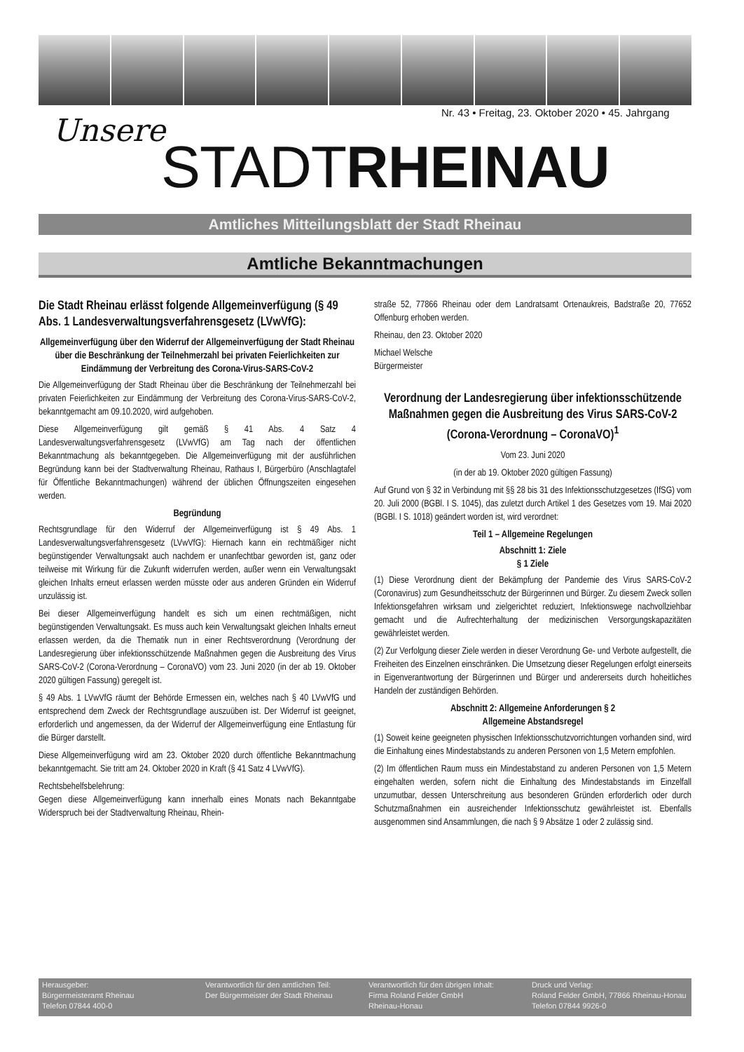Nr. 43 • Freitag, 23. Oktober 2020 • 45. Jahrgang
Unsere
STADTRHEINAU
Amtliches Mitteilungsblatt der Stadt Rheinau
Amtliche Bekanntmachungen
Die Stadt Rheinau erlässt folgende Allgemeinverfügung (§ 49 Abs. 1 Landesverwaltungsverfahrensgesetz (LVwVfG):
Allgemeinverfügung über den Widerruf der Allgemeinverfügung der Stadt Rheinau über die Beschränkung der Teilnehmerzahl bei privaten Feierlichkeiten zur Eindämmung der Verbreitung des Corona-Virus-SARS-CoV-2
Die Allgemeinverfügung der Stadt Rheinau über die Beschränkung der Teilnehmerzahl bei privaten Feierlichkeiten zur Eindämmung der Verbreitung des Corona-Virus-SARS-CoV-2, bekanntgemacht am 09.10.2020, wird aufgehoben.
Diese Allgemeinverfügung gilt gemäß § 41 Abs. 4 Satz 4 Landesverwaltungsverfahrensgesetz (LVwVfG) am Tag nach der öffentlichen Bekanntmachung als bekanntgegeben. Die Allgemeinverfügung mit der ausführlichen Begründung kann bei der Stadtverwaltung Rheinau, Rathaus I, Bürgerbüro (Anschlagtafel für Öffentliche Bekanntmachungen) während der üblichen Öffnungszeiten eingesehen werden.
Begründung
Rechtsgrundlage für den Widerruf der Allgemeinverfügung ist § 49 Abs. 1 Landesverwaltungsverfahrensgesetz (LVwVfG): Hiernach kann ein rechtmäßiger nicht begünstigender Verwaltungsakt auch nachdem er unanfechtbar geworden ist, ganz oder teilweise mit Wirkung für die Zukunft widerrufen werden, außer wenn ein Verwaltungsakt gleichen Inhalts erneut erlassen werden müsste oder aus anderen Gründen ein Widerruf unzulässig ist.
Bei dieser Allgemeinverfügung handelt es sich um einen rechtmäßigen, nicht begünstigenden Verwaltungsakt. Es muss auch kein Verwaltungsakt gleichen Inhalts erneut erlassen werden, da die Thematik nun in einer Rechtsverordnung (Verordnung der Landesregierung über infektionsschützende Maßnahmen gegen die Ausbreitung des Virus SARS-CoV-2 (Corona-Verordnung – CoronaVO) vom 23. Juni 2020 (in der ab 19. Oktober 2020 gültigen Fassung) geregelt ist.
§ 49 Abs. 1 LVwVfG räumt der Behörde Ermessen ein, welches nach § 40 LVwVfG und entsprechend dem Zweck der Rechtsgrundlage auszuüben ist. Der Widerruf ist geeignet, erforderlich und angemessen, da der Widerruf der Allgemeinverfügung eine Entlastung für die Bürger darstellt.
Diese Allgemeinverfügung wird am 23. Oktober 2020 durch öffentliche Bekanntmachung bekanntgemacht. Sie tritt am 24. Oktober 2020 in Kraft (§ 41 Satz 4 LVwVfG).
Rechtsbehelfsbelehrung:
Gegen diese Allgemeinverfügung kann innerhalb eines Monats nach Bekanntgabe Widerspruch bei der Stadtverwaltung Rheinau, Rhein-
straße 52, 77866 Rheinau oder dem Landratsamt Ortenaukreis, Badstraße 20, 77652 Offenburg erhoben werden.
Rheinau, den 23. Oktober 2020
Michael Welsche
Bürgermeister
Verordnung der Landesregierung über infektionsschützende Maßnahmen gegen die Ausbreitung des Virus SARS-CoV-2 (Corona-Verordnung – CoronaVO)<sup>1</sup>
Vom 23. Juni 2020
(in der ab 19. Oktober 2020 gültigen Fassung)
Auf Grund von § 32 in Verbindung mit §§ 28 bis 31 des Infektionsschutzgesetzes (IfSG) vom 20. Juli 2000 (BGBl. I S. 1045), das zuletzt durch Artikel 1 des Gesetzes vom 19. Mai 2020 (BGBl. I S. 1018) geändert worden ist, wird verordnet:
Teil 1 – Allgemeine Regelungen
Abschnitt 1: Ziele
§ 1 Ziele
(1) Diese Verordnung dient der Bekämpfung der Pandemie des Virus SARS-CoV-2 (Coronavirus) zum Gesundheitsschutz der Bürgerinnen und Bürger. Zu diesem Zweck sollen Infektionsgefahren wirksam und zielgerichtet reduziert, Infektionswege nachvollziehbar gemacht und die Aufrechterhaltung der medizinischen Versorgungskapazitäten gewährleistet werden.
(2) Zur Verfolgung dieser Ziele werden in dieser Verordnung Ge- und Verbote aufgestellt, die Freiheiten des Einzelnen einschränken. Die Umsetzung dieser Regelungen erfolgt einerseits in Eigenverantwortung der Bürgerinnen und Bürger und andererseits durch hoheitliches Handeln der zuständigen Behörden.
Abschnitt 2: Allgemeine Anforderungen § 2
Allgemeine Abstandsregel
(1) Soweit keine geeigneten physischen Infektionsschutzvorrichtungen vorhanden sind, wird die Einhaltung eines Mindestabstands zu anderen Personen von 1,5 Metern empfohlen.
(2) Im öffentlichen Raum muss ein Mindestabstand zu anderen Personen von 1,5 Metern eingehalten werden, sofern nicht die Einhaltung des Mindestabstands im Einzelfall unzumutbar, dessen Unterschreitung aus besonderen Gründen erforderlich oder durch Schutzmaßnahmen ein ausreichender Infektionsschutz gewährleistet ist. Ebenfalls ausgenommen sind Ansammlungen, die nach § 9 Absätze 1 oder 2 zulässig sind.
Herausgeber:
Bürgermeisteramt Rheinau
Telefon 07844 400-0
Verantwortlich für den amtlichen Teil:
Der Bürgermeister der Stadt Rheinau
Verantwortlich für den übrigen Inhalt:
Firma Roland Felder GmbH
Rheinau-Honau
Druck und Verlag:
Roland Felder GmbH, 77866 Rheinau-Honau
Telefon 07844 9926-0